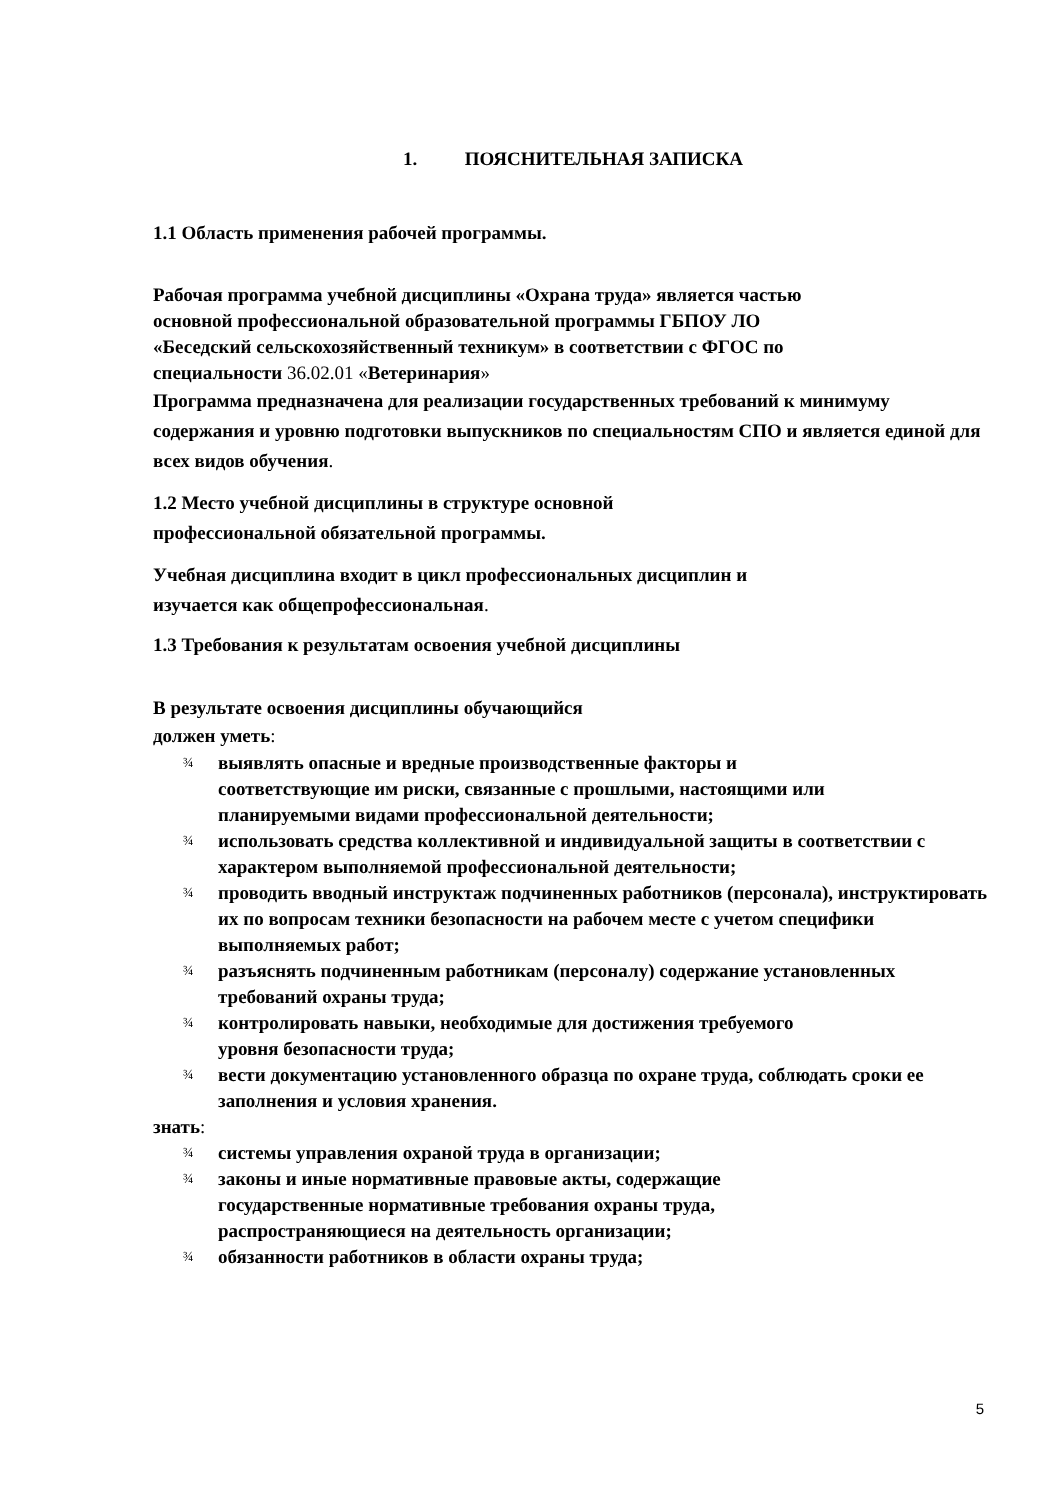1. ПОЯСНИТЕЛЬНАЯ ЗАПИСКА
1.1 Область применения рабочей программы.
Рабочая программа учебной дисциплины «Охрана труда» является частью
основной профессиональной образовательной программы ГБПОУ ЛО
«Беседский сельскохозяйственный техникум» в соответствии с ФГОС по
специальности 36.02.01 «Ветеринария»
Программа предназначена для реализации государственных требований к минимуму содержания и уровню подготовки выпускников по специальностям СПО и является единой для всех видов обучения.
1.2 Место учебной дисциплины в структуре основной
профессиональной обязательной программы.
Учебная дисциплина входит в цикл профессиональных дисциплин и
изучается как общепрофессиональная.
1.3 Требования к результатам освоения учебной дисциплины
В результате освоения дисциплины обучающийся
должен уметь:
¾ выявлять опасные и вредные производственные факторы и
соответствующие им риски, связанные с прошлыми, настоящими или
планируемыми видами профессиональной деятельности;
¾ использовать средства коллективной и индивидуальной защиты в соответствии с характером выполняемой профессиональной деятельности;
¾ проводить вводный инструктаж подчиненных работников (персонала), инструктировать их по вопросам техники безопасности на рабочем месте с учетом специфики выполняемых работ;
¾ разъяснять подчиненным работникам (персоналу) содержание установленных требований охраны труда;
¾ контролировать навыки, необходимые для достижения требуемого
уровня безопасности труда;
¾ вести документацию установленного образца по охране труда, соблюдать сроки ее заполнения и условия хранения.
знать:
¾ системы управления охраной труда в организации;
¾ законы и иные нормативные правовые акты, содержащие
государственные нормативные требования охраны труда,
распространяющиеся на деятельность организации;
¾ обязанности работников в области охраны труда;
5